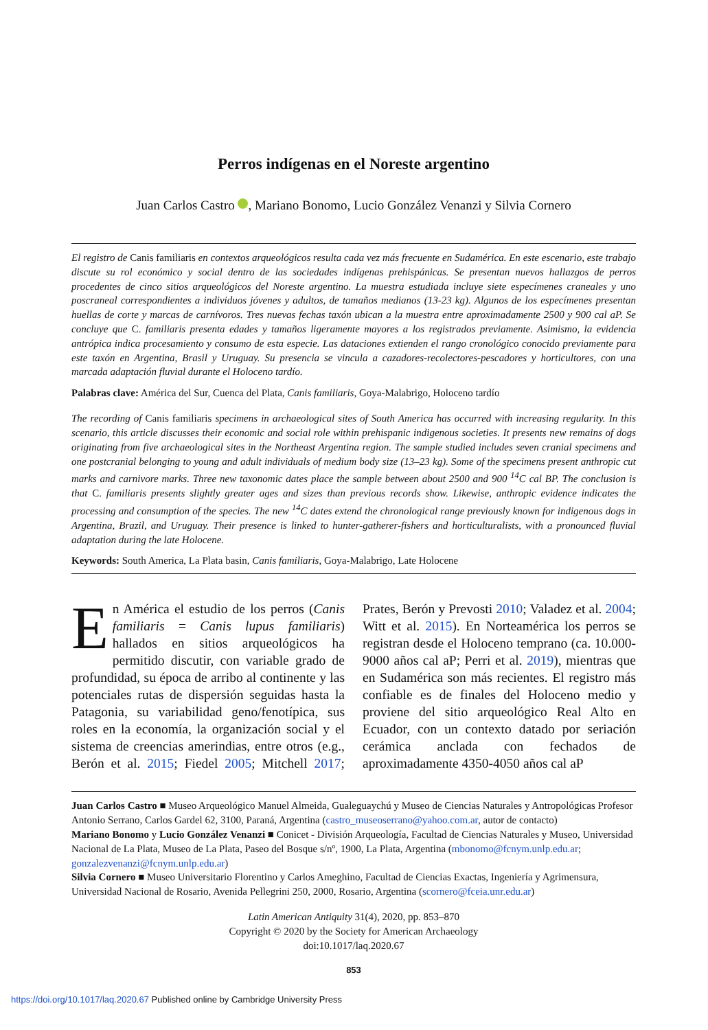Perros indígenas en el Noreste argentino
Juan Carlos Castro , Mariano Bonomo, Lucio González Venanzi y Silvia Cornero
El registro de Canis familiaris en contextos arqueológicos resulta cada vez más frecuente en Sudamérica. En este escenario, este trabajo discute su rol económico y social dentro de las sociedades indígenas prehispánicas. Se presentan nuevos hallazgos de perros procedentes de cinco sitios arqueológicos del Noreste argentino. La muestra estudiada incluye siete especímenes craneales y uno poscraneal correspondientes a individuos jóvenes y adultos, de tamaños medianos (13-23 kg). Algunos de los especímenes presentan huellas de corte y marcas de carnívoros. Tres nuevas fechas taxón ubican a la muestra entre aproximadamente 2500 y 900 cal aP. Se concluye que C. familiaris presenta edades y tamaños ligeramente mayores a los registrados previamente. Asimismo, la evidencia antrópica indica procesamiento y consumo de esta especie. Las dataciones extienden el rango cronológico conocido previamente para este taxón en Argentina, Brasil y Uruguay. Su presencia se vincula a cazadores-recolectores-pescadores y horticultores, con una marcada adaptación fluvial durante el Holoceno tardío.
Palabras clave: América del Sur, Cuenca del Plata, Canis familiaris, Goya-Malabrigo, Holoceno tardío
The recording of Canis familiaris specimens in archaeological sites of South America has occurred with increasing regularity. In this scenario, this article discusses their economic and social role within prehispanic indigenous societies. It presents new remains of dogs originating from five archaeological sites in the Northeast Argentina region. The sample studied includes seven cranial specimens and one postcranial belonging to young and adult individuals of medium body size (13–23 kg). Some of the specimens present anthropic cut marks and carnivore marks. Three new taxonomic dates place the sample between about 2500 and 900 <sup>14</sup>C cal BP. The conclusion is that C. familiaris presents slightly greater ages and sizes than previous records show. Likewise, anthropic evidence indicates the processing and consumption of the species. The new <sup>14</sup>C dates extend the chronological range previously known for indigenous dogs in Argentina, Brazil, and Uruguay. Their presence is linked to hunter-gatherer-fishers and horticulturalists, with a pronounced fluvial adaptation during the late Holocene.
Keywords: South America, La Plata basin, Canis familiaris, Goya-Malabrigo, Late Holocene
En América el estudio de los perros (Canis familiaris = Canis lupus familiaris) hallados en sitios arqueológicos ha permitido discutir, con variable grado de profundidad, su época de arribo al continente y las potenciales rutas de dispersión seguidas hasta la Patagonia, su variabilidad geno/fenotípica, sus roles en la economía, la organización social y el sistema de creencias amerindias, entre otros (e.g., Berón et al. 2015; Fiedel 2005; Mitchell 2017; Prates, Berón y Prevosti 2010; Valadez et al. 2004; Witt et al. 2015). En Norteamérica los perros se registran desde el Holoceno temprano (ca. 10.000-9000 años cal aP; Perri et al. 2019), mientras que en Sudamérica son más recientes. El registro más confiable es de finales del Holoceno medio y proviene del sitio arqueológico Real Alto en Ecuador, con un contexto datado por seriación cerámica anclada con fechados de aproximadamente 4350-4050 años cal aP
Juan Carlos Castro ■ Museo Arqueológico Manuel Almeida, Gualeguaychú y Museo de Ciencias Naturales y Antropológicas Profesor Antonio Serrano, Carlos Gardel 62, 3100, Paraná, Argentina (castro_museoserrano@yahoo.com.ar, autor de contacto)
Mariano Bonomo y Lucio González Venanzi ■ Conicet - División Arqueología, Facultad de Ciencias Naturales y Museo, Universidad Nacional de La Plata, Museo de La Plata, Paseo del Bosque s/nº, 1900, La Plata, Argentina (mbonomo@fcnym.unlp.edu.ar; gonzalezvenanzi@fcnym.unlp.edu.ar)
Silvia Cornero ■ Museo Universitario Florentino y Carlos Ameghino, Facultad de Ciencias Exactas, Ingeniería y Agrimensura, Universidad Nacional de Rosario, Avenida Pellegrini 250, 2000, Rosario, Argentina (scornero@fceia.unr.edu.ar)
Latin American Antiquity 31(4), 2020, pp. 853–870
Copyright © 2020 by the Society for American Archaeology
doi:10.1017/laq.2020.67
853
https://doi.org/10.1017/laq.2020.67 Published online by Cambridge University Press